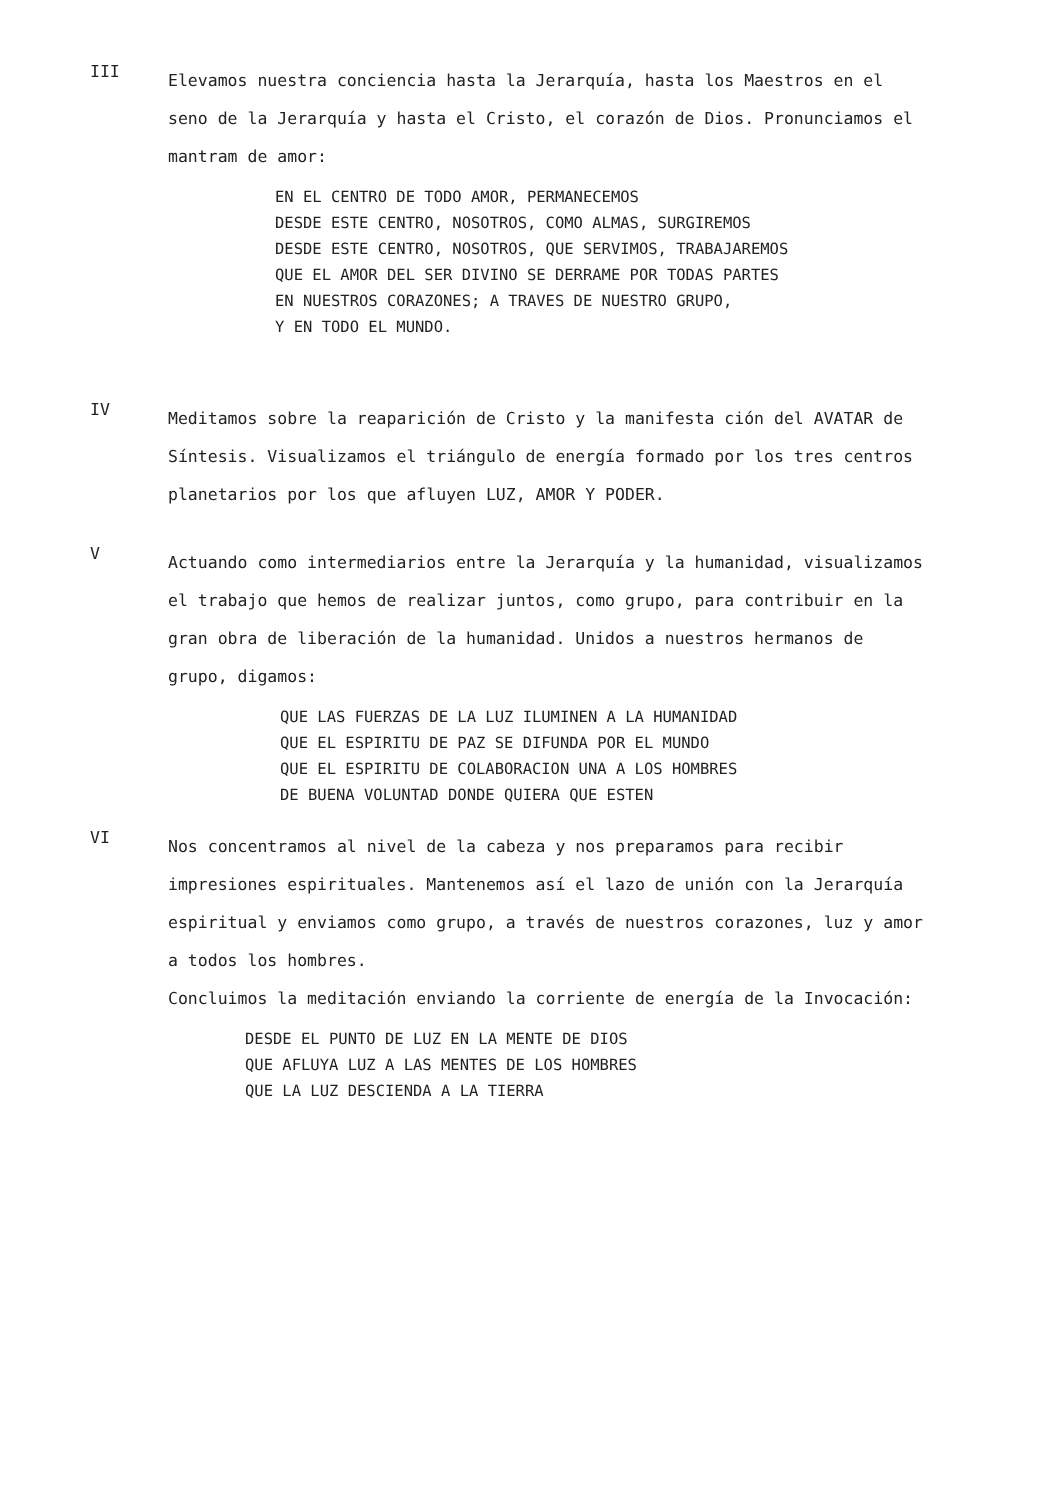III
Elevamos nuestra conciencia hasta la Jerarquía, hasta los Maestros en el seno de la Jerarquía y hasta el Cristo, el corazón de Dios. Pronunciamos el mantram de amor:
EN EL CENTRO DE TODO AMOR, PERMANECEMOS
DESDE ESTE CENTRO, NOSOTROS, COMO ALMAS, SURGIREMOS
DESDE ESTE CENTRO, NOSOTROS, QUE SERVIMOS, TRABAJAREMOS
QUE EL AMOR DEL SER DIVINO SE DERRAME POR TODAS PARTES
EN NUESTROS CORAZONES; A TRAVES DE NUESTRO GRUPO,
Y EN TODO EL MUNDO.
IV
Meditamos sobre la reaparición de Cristo y la manifesta ción del AVATAR de Síntesis. Visualizamos el triángulo de energía formado por los tres centros planetarios por los que afluyen LUZ, AMOR Y PODER.
V
Actuando como intermediarios entre la Jerarquía y la humanidad, visualizamos el trabajo que hemos de realizar juntos, como grupo, para contribuir en la gran obra de liberación de la humanidad. Unidos a nuestros hermanos de grupo, digamos:
QUE LAS FUERZAS DE LA LUZ ILUMINEN A LA HUMANIDAD
QUE EL ESPIRITU DE PAZ SE DIFUNDA POR EL MUNDO
QUE EL ESPIRITU DE COLABORACION UNA A LOS HOMBRES
DE BUENA VOLUNTAD DONDE QUIERA QUE ESTEN
VI
Nos concentramos al nivel de la cabeza y nos preparamos para recibir impresiones espirituales. Mantenemos así el lazo de unión con la Jerarquía espiritual y enviamos como grupo, a través de nuestros corazones, luz y amor a todos los hombres.
Concluimos la meditación enviando la corriente de energía de la Invocación:
DESDE EL PUNTO DE LUZ EN LA MENTE DE DIOS
QUE AFLUYA LUZ A LAS MENTES DE LOS HOMBRES
QUE LA LUZ DESCIENDA A LA TIERRA